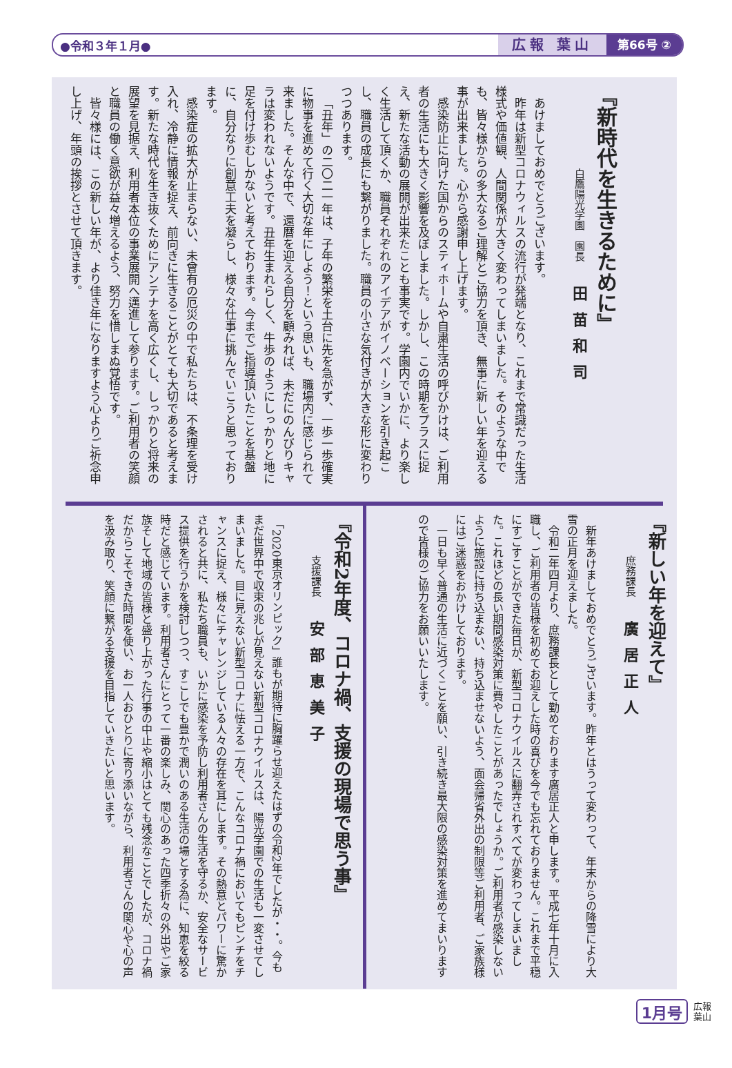●令和３年１月● 広報 葉山 第66号 ②
『新時代を生きるために』
白鷹陽光学園　園長　田苗和司
あけましておめでとうございます。
昨年は新型コロナウィルスの流行が発端となり、これまで常識だった生活様式や価値観、人間関係が大きく変わってしまいました。そのような中でも、皆々様からの多大なるご理解とご協力を頂き、無事に新しい年を迎える事が出来ました。心から感謝申し上げます。
感染防止に向けた国からのスティホームや自粛生活の呼びかけは、ご利用者の生活にも大きく影響を及ぼしました。しかし、この時期をプラスに捉え、新たな活動の展開が出来たことも事実です。学園内でいかに、より楽しく生活して頂くか、職員それぞれのアイデアがイノベーションを引き起こし、職員の成長にも繋がりました。職員の小さな気付きが大きな形に変わりつつあります。
「丑年」の二〇二一年は、子年の繁栄を土台に先を急がず、一歩一歩確実に物事を進めて行く大切な年にしよう！という思いも、職場内に感じられて来ました。そんな中で、還暦を迎える自分を顧みれば、未だにのんびりキャラは変われないようです。丑年生まれらしく、牛歩のようにしっかりと地に足を付け歩むしかないと考えております。今までご指導頂いたことを基盤に、自分なりに創意工夫を凝らし、様々な仕事に挑んでいこうと思っております。
感染症の拡大が止まらない、未曾有の厄災の中で私たちは、不条理を受け入れ、冷静に情報を捉え、前向きに生きることがとても大切であると考えます。新たな時代を生き抜くためにアンテナを高く広くし、しっかりと将来の展望を見据え、利用者本位の事業展開へ邁進して参ります。ご利用者の笑顔と職員の働く意欲が益々増えるよう、努力を惜しまぬ覚悟です。
皆々様には、この新しい年が、より佳き年になりますよう心よりご祈念申し上げ、年頭の挨拶とさせて頂きます。
『新しい年を迎えて』
庶務課長　廣居正人
新年あけましておめでとうございます。昨年とはうって変わって、年末からの降雪により大雪の正月を迎えました。
令和二年四月より、庶務課長として勤めております廣居正人と申します。平成七年十月に入職し、ご利用者の皆様を初めてお迎えした時の喜びを今でも忘れておりません。これまで平穏にすごすことができた毎日が、新型コロナウイルスに翻弄されすべてが変わってしまいました。これほどの長い期間感染対策に費やしたことがあったでしょうか。ご利用者が感染しないように施設に持ち込まない、持ち込ませないよう、面会帰省外出の制限等ご利用者、ご家族様にはご迷惑をおかけしております。
一日も早く普通の生活に近づくことを願い、引き続き最大限の感染対策を進めてまいりますので皆様のご協力をお願いいたします。
『令和2年度、コロナ禍、支援の現場で思う事』
支援課長　安部恵美子
「2020東京オリンピック」誰もが期待に胸躍らせ迎えたはずの令和2年でしたが・・。今もまだ世界中で収束の兆しが見えない新型コロナウイルスは、陽光学園での生活も一変させてしまいました。目に見えない新型コロナに怯える一方で、こんなコロナ禍においてもピンチをチャンスに捉え、様々にチャレンジしている人々の存在を耳にします。その熱意とパワーに驚かされると共に、私たち職員も、いかに感染を予防し利用者さんの生活を守るか、安全なサービス提供を行うかを検討しつつ、すこしでも豊かで潤いのある生活の場とする為に、知恵を絞る時だと感じています。利用者さんにとって一番の楽しみ、関心のあった四季折々の外出やご家族そして地域の皆様と盛り上がった行事の中止や縮小はとても残念なことでしたが、コロナ禍だからこそできた時間を使い、お一人おひとりに寄り添いながら、利用者さんの関心や心の声を汲み取り、笑顔に繋がる支援を目指していきたいと思います。
1月号 広報
葉山